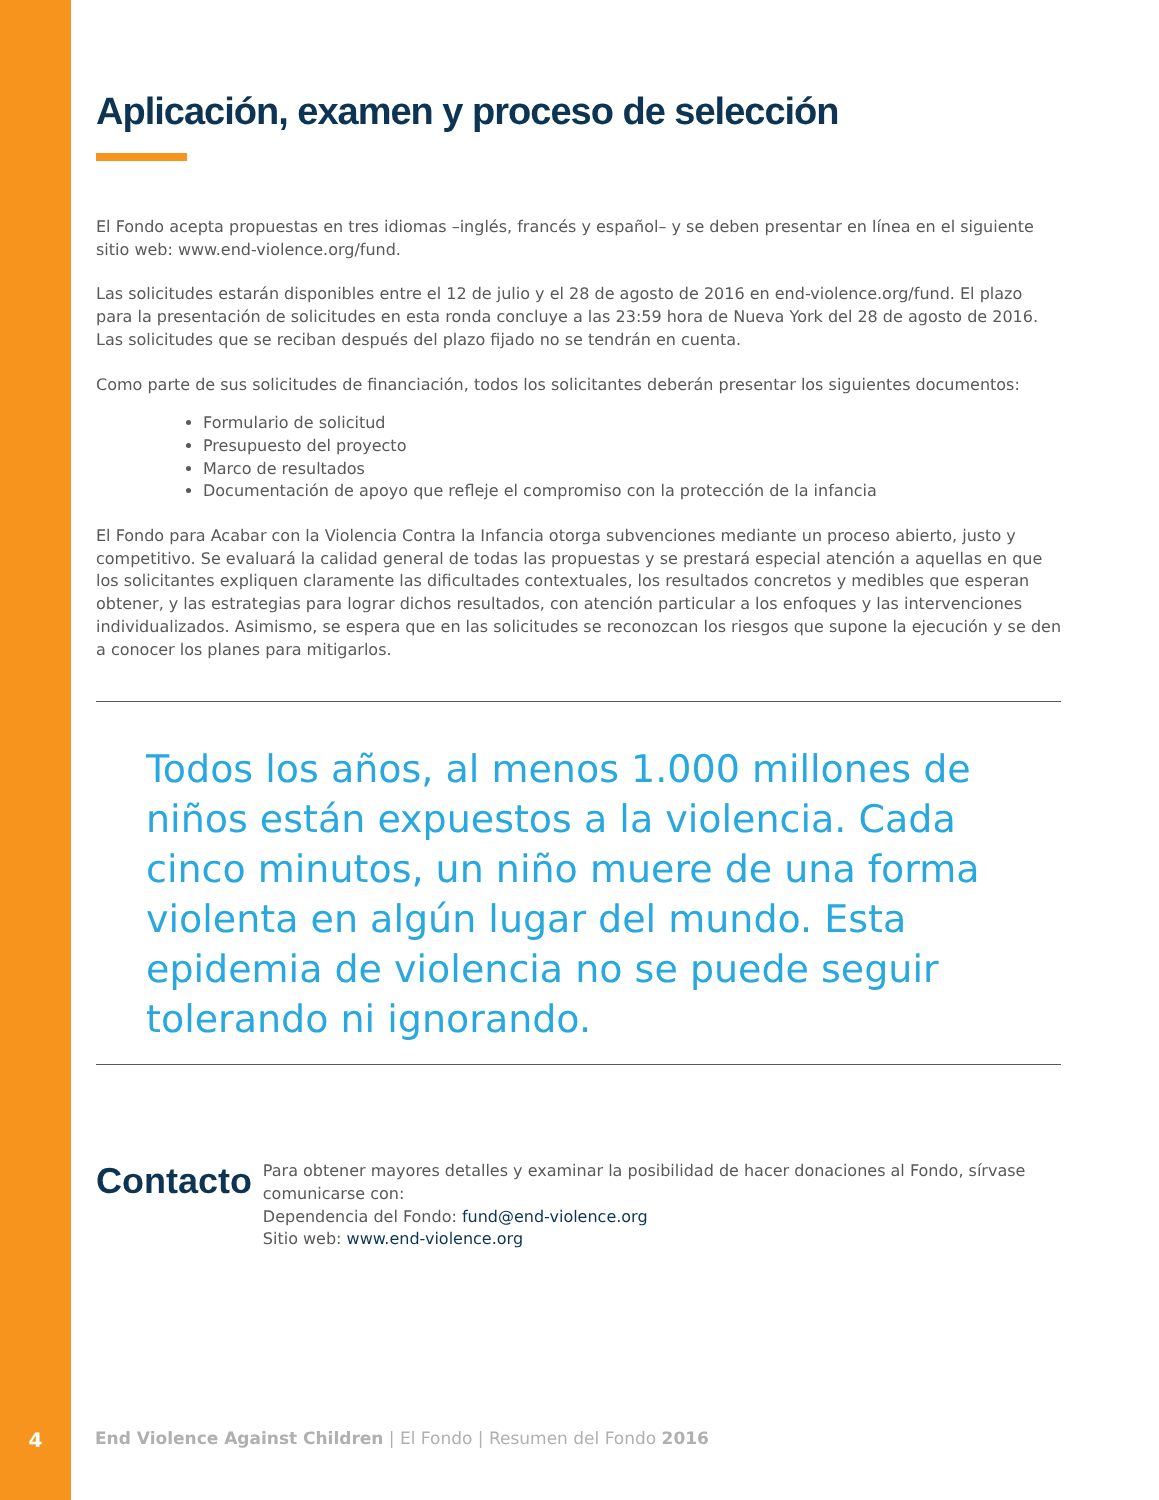Aplicación, examen y proceso de selección
El Fondo acepta propuestas en tres idiomas –inglés, francés y español– y se deben presentar en línea en el siguiente sitio web: www.end-violence.org/fund.
Las solicitudes estarán disponibles entre el 12 de julio y el 28 de agosto de 2016 en end-violence.org/fund. El plazo para la presentación de solicitudes en esta ronda concluye a las 23:59 hora de Nueva York del 28 de agosto de 2016. Las solicitudes que se reciban después del plazo fijado no se tendrán en cuenta.
Como parte de sus solicitudes de financiación, todos los solicitantes deberán presentar los siguientes documentos:
Formulario de solicitud
Presupuesto del proyecto
Marco de resultados
Documentación de apoyo que refleje el compromiso con la protección de la infancia
El Fondo para Acabar con la Violencia Contra la Infancia otorga subvenciones mediante un proceso abierto, justo y competitivo. Se evaluará la calidad general de todas las propuestas y se prestará especial atención a aquellas en que los solicitantes expliquen claramente las dificultades contextuales, los resultados concretos y medibles que esperan obtener, y las estrategias para lograr dichos resultados, con atención particular a los enfoques y las intervenciones individualizados. Asimismo, se espera que en las solicitudes se reconozcan los riesgos que supone la ejecución y se den a conocer los planes para mitigarlos.
Todos los años, al menos 1.000 millones de niños están expuestos a la violencia. Cada cinco minutos, un niño muere de una forma violenta en algún lugar del mundo. Esta epidemia de violencia no se puede seguir tolerando ni ignorando.
Contacto
Para obtener mayores detalles y examinar la posibilidad de hacer donaciones al Fondo, sírvase comunicarse con:
Dependencia del Fondo: fund@end-violence.org
Sitio web: www.end-violence.org
4 End Violence Against Children | El Fondo | Resumen del Fondo 2016